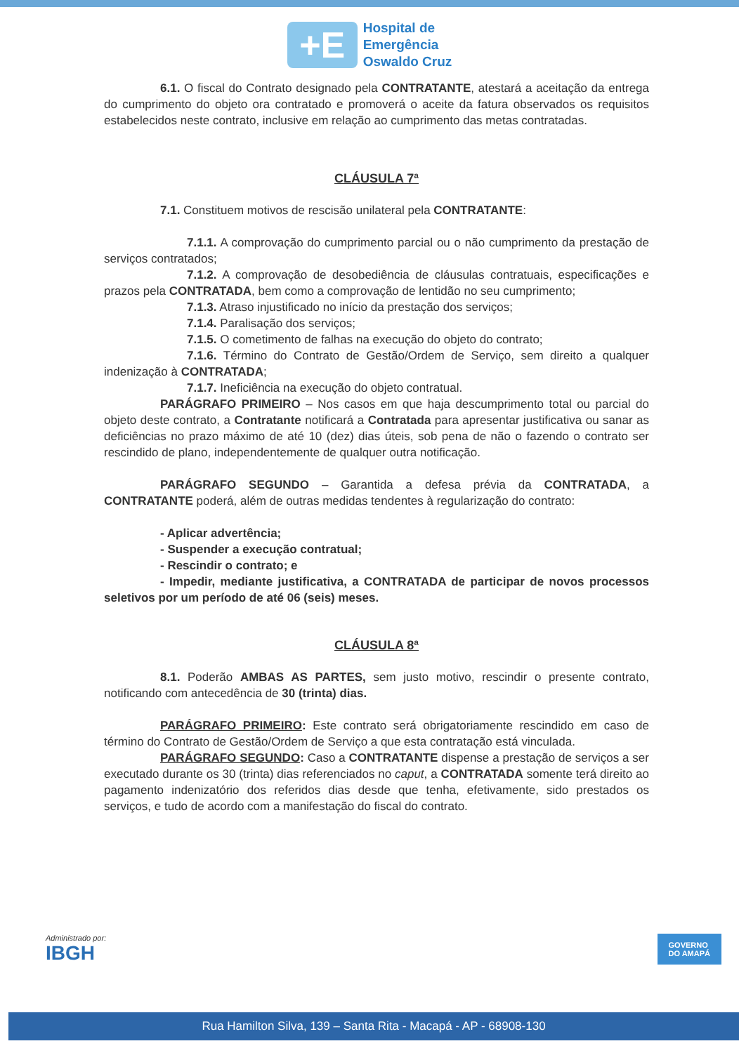+E
Hospital de
Emergência
Oswaldo Cruz
6.1. O fiscal do Contrato designado pela CONTRATANTE, atestará a aceitação da entrega do cumprimento do objeto ora contratado e promoverá o aceite da fatura observados os requisitos estabelecidos neste contrato, inclusive em relação ao cumprimento das metas contratadas.
CLÁUSULA 7ª
7.1. Constituem motivos de rescisão unilateral pela CONTRATANTE:
7.1.1. A comprovação do cumprimento parcial ou o não cumprimento da prestação de serviços contratados;
7.1.2. A comprovação de desobediência de cláusulas contratuais, especificações e prazos pela CONTRATADA, bem como a comprovação de lentidão no seu cumprimento;
7.1.3. Atraso injustificado no início da prestação dos serviços;
7.1.4. Paralisação dos serviços;
7.1.5. O cometimento de falhas na execução do objeto do contrato;
7.1.6. Término do Contrato de Gestão/Ordem de Serviço, sem direito a qualquer indenização à CONTRATADA;
7.1.7. Ineficiência na execução do objeto contratual.
PARÁGRAFO PRIMEIRO – Nos casos em que haja descumprimento total ou parcial do objeto deste contrato, a Contratante notificará a Contratada para apresentar justificativa ou sanar as deficiências no prazo máximo de até 10 (dez) dias úteis, sob pena de não o fazendo o contrato ser rescindido de plano, independentemente de qualquer outra notificação.
PARÁGRAFO SEGUNDO – Garantida a defesa prévia da CONTRATADA, a CONTRATANTE poderá, além de outras medidas tendentes à regularização do contrato:
- Aplicar advertência;
- Suspender a execução contratual;
- Rescindir o contrato; e
- Impedir, mediante justificativa, a CONTRATADA de participar de novos processos seletivos por um período de até 06 (seis) meses.
CLÁUSULA 8ª
8.1. Poderão AMBAS AS PARTES, sem justo motivo, rescindir o presente contrato, notificando com antecedência de 30 (trinta) dias.
PARÁGRAFO PRIMEIRO: Este contrato será obrigatoriamente rescindido em caso de término do Contrato de Gestão/Ordem de Serviço a que esta contratação está vinculada.
PARÁGRAFO SEGUNDO: Caso a CONTRATANTE dispense a prestação de serviços a ser executado durante os 30 (trinta) dias referenciados no caput, a CONTRATADA somente terá direito ao pagamento indenizatório dos referidos dias desde que tenha, efetivamente, sido prestados os serviços, e tudo de acordo com a manifestação do fiscal do contrato.
Administrado por:
IBGH
GOVERNO
DO AMAPÁ
Rua Hamilton Silva, 139 – Santa Rita - Macapá - AP - 68908-130